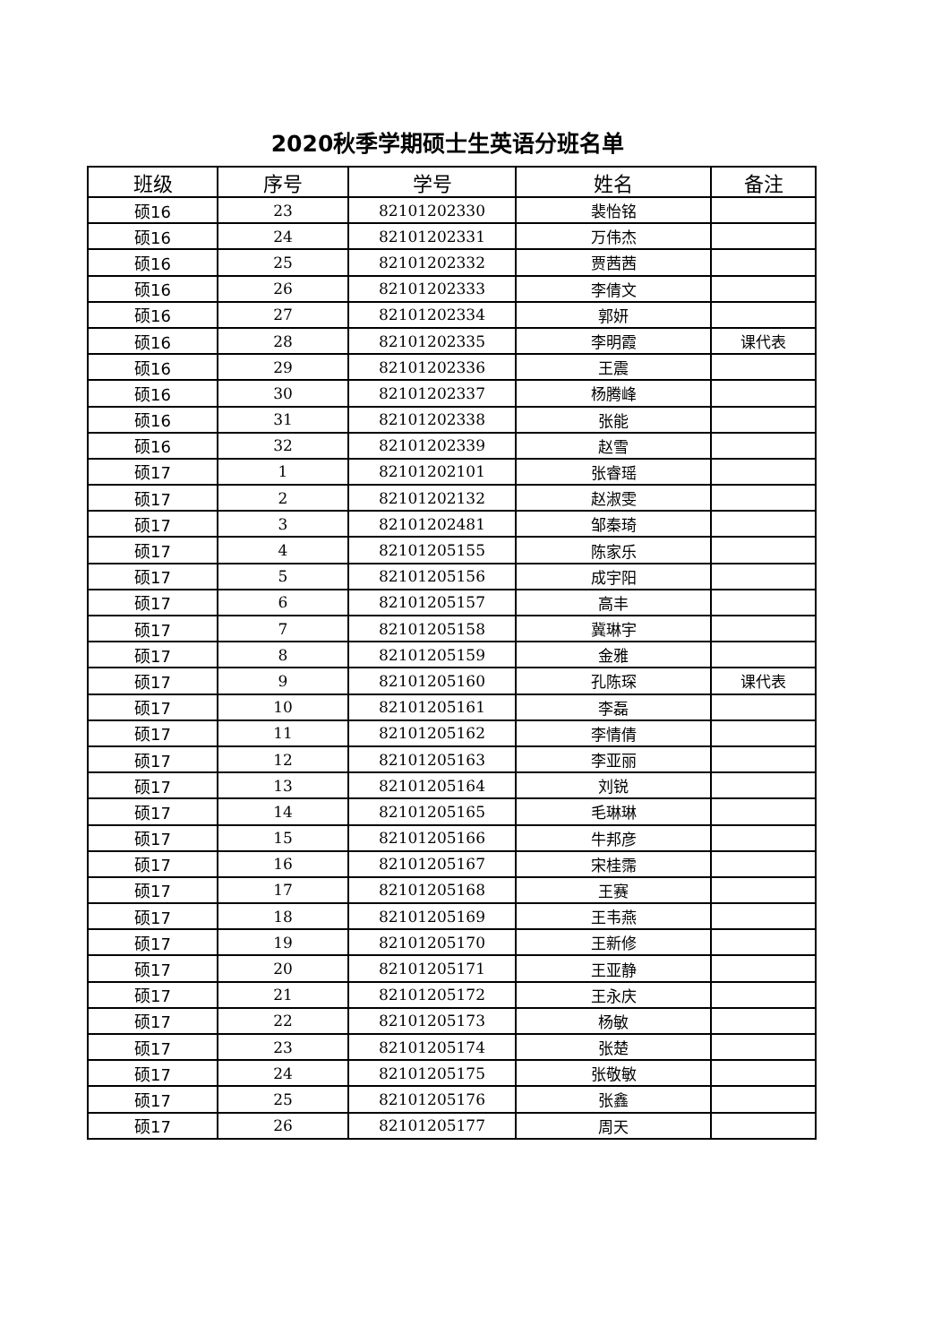2020秋季学期硕士生英语分班名单
| 班级 | 序号 | 学号 | 姓名 | 备注 |
| --- | --- | --- | --- | --- |
| 硕16 | 23 | 82101202330 | 裴怡铭 | |
| 硕16 | 24 | 82101202331 | 万伟杰 | |
| 硕16 | 25 | 82101202332 | 贾茜茜 | |
| 硕16 | 26 | 82101202333 | 李倩文 | |
| 硕16 | 27 | 82101202334 | 郭妍 | |
| 硕16 | 28 | 82101202335 | 李明霞 | 课代表 |
| 硕16 | 29 | 82101202336 | 王震 | |
| 硕16 | 30 | 82101202337 | 杨腾峰 | |
| 硕16 | 31 | 82101202338 | 张能 | |
| 硕16 | 32 | 82101202339 | 赵雪 | |
| 硕17 | 1 | 82101202101 | 张睿瑶 | |
| 硕17 | 2 | 82101202132 | 赵淑雯 | |
| 硕17 | 3 | 82101202481 | 邹秦琦 | |
| 硕17 | 4 | 82101205155 | 陈家乐 | |
| 硕17 | 5 | 82101205156 | 成宇阳 | |
| 硕17 | 6 | 82101205157 | 高丰 | |
| 硕17 | 7 | 82101205158 | 冀琳宇 | |
| 硕17 | 8 | 82101205159 | 金雅 | |
| 硕17 | 9 | 82101205160 | 孔陈琛 | 课代表 |
| 硕17 | 10 | 82101205161 | 李磊 | |
| 硕17 | 11 | 82101205162 | 李情倩 | |
| 硕17 | 12 | 82101205163 | 李亚丽 | |
| 硕17 | 13 | 82101205164 | 刘锐 | |
| 硕17 | 14 | 82101205165 | 毛琳琳 | |
| 硕17 | 15 | 82101205166 | 牛邦彦 | |
| 硕17 | 16 | 82101205167 | 宋桂霈 | |
| 硕17 | 17 | 82101205168 | 王赛 | |
| 硕17 | 18 | 82101205169 | 王韦燕 | |
| 硕17 | 19 | 82101205170 | 王新修 | |
| 硕17 | 20 | 82101205171 | 王亚静 | |
| 硕17 | 21 | 82101205172 | 王永庆 | |
| 硕17 | 22 | 82101205173 | 杨敏 | |
| 硕17 | 23 | 82101205174 | 张楚 | |
| 硕17 | 24 | 82101205175 | 张敬敏 | |
| 硕17 | 25 | 82101205176 | 张鑫 | |
| 硕17 | 26 | 82101205177 | 周天 | |